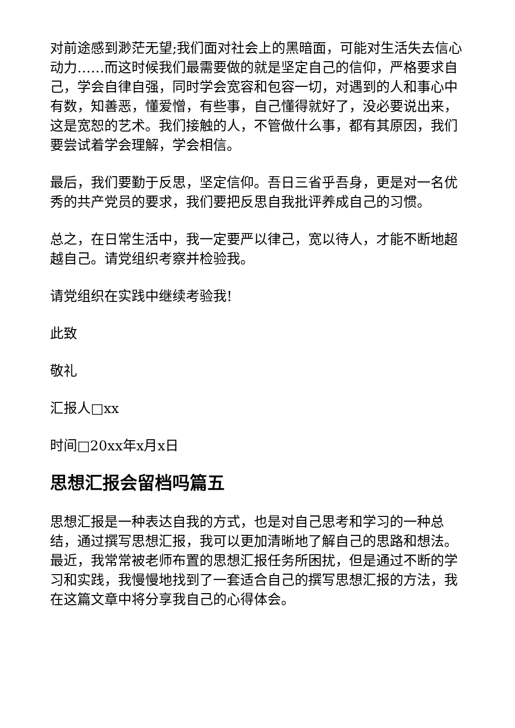对前途感到渺茫无望;我们面对社会上的黑暗面，可能对生活失去信心动力……而这时候我们最需要做的就是坚定自己的信仰，严格要求自己，学会自律自强，同时学会宽容和包容一切，对遇到的人和事心中有数，知善恶，懂爱憎，有些事，自己懂得就好了，没必要说出来，这是宽恕的艺术。我们接触的人，不管做什么事，都有其原因，我们要尝试着学会理解，学会相信。
最后，我们要勤于反思，坚定信仰。吾日三省乎吾身，更是对一名优秀的共产党员的要求，我们要把反思自我批评养成自己的习惯。
总之，在日常生活中，我一定要严以律己，宽以待人，才能不断地超越自己。请党组织考察并检验我。
请党组织在实践中继续考验我!
此致
敬礼
汇报人□xx
时间□20xx年x月x日
思想汇报会留档吗篇五
思想汇报是一种表达自我的方式，也是对自己思考和学习的一种总结，通过撰写思想汇报，我可以更加清晰地了解自己的思路和想法。最近，我常常被老师布置的思想汇报任务所困扰，但是通过不断的学习和实践，我慢慢地找到了一套适合自己的撰写思想汇报的方法，我在这篇文章中将分享我自己的心得体会。